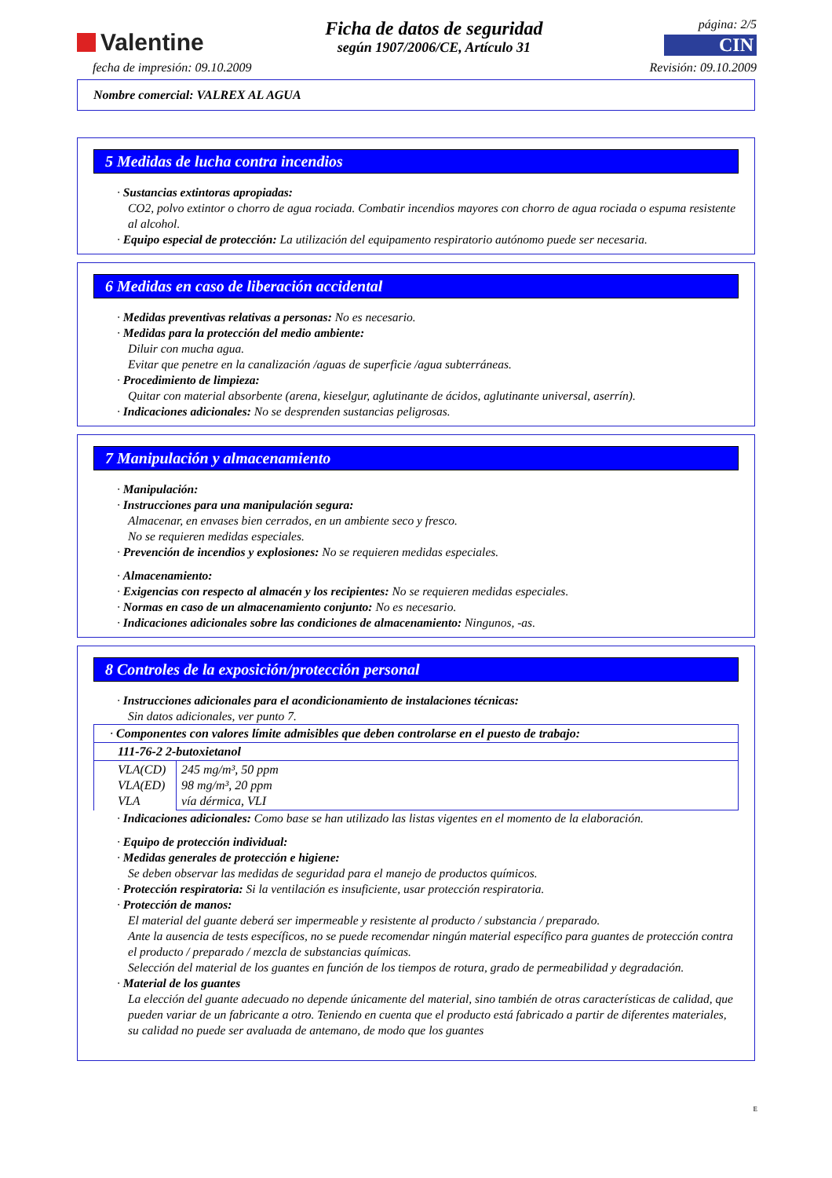Valentine
Ficha de datos de seguridad
según 1907/2006/CE, Artículo 31
página: 2/5
CIN
fecha de impresión: 09.10.2009 Revisión: 09.10.2009
Nombre comercial: VALREX AL AGUA
5 Medidas de lucha contra incendios
· Sustancias extintoras apropiadas:
CO2, polvo extintor o chorro de agua rociada. Combatir incendios mayores con chorro de agua rociada o espuma resistente al alcohol.
· Equipo especial de protección: La utilización del equipamento respiratorio autónomo puede ser necesaria.
6 Medidas en caso de liberación accidental
· Medidas preventivas relativas a personas: No es necesario.
· Medidas para la protección del medio ambiente:
Diluir con mucha agua.
Evitar que penetre en la canalización /aguas de superficie /agua subterráneas.
· Procedimiento de limpieza:
Quitar con material absorbente (arena, kieselgur, aglutinante de ácidos, aglutinante universal, aserrín).
· Indicaciones adicionales: No se desprenden sustancias peligrosas.
7 Manipulación y almacenamiento
· Manipulación:
· Instrucciones para una manipulación segura:
Almacenar, en envases bien cerrados, en un ambiente seco y fresco.
No se requieren medidas especiales.
· Prevención de incendios y explosiones: No se requieren medidas especiales.
· Almacenamiento:
· Exigencias con respecto al almacén y los recipientes: No se requieren medidas especiales.
· Normas en caso de un almacenamiento conjunto: No es necesario.
· Indicaciones adicionales sobre las condiciones de almacenamiento: Ningunos, -as.
8 Controles de la exposición/protección personal
· Instrucciones adicionales para el acondicionamiento de instalaciones técnicas:
Sin datos adicionales, ver punto 7.
| · Componentes con valores límite admisibles que deben controlarse en el puesto de trabajo: | |
| 111-76-2 2-butoxietanol | |
| VLA(CD) VLA(ED) VLA | 245 mg/m³, 50 ppm 98 mg/m³, 20 ppm vía dérmica, VLI |
· Indicaciones adicionales: Como base se han utilizado las listas vigentes en el momento de la elaboración.
· Equipo de protección individual:
· Medidas generales de protección e higiene:
Se deben observar las medidas de seguridad para el manejo de productos químicos.
· Protección respiratoria: Si la ventilación es insuficiente, usar protección respiratoria.
· Protección de manos:
El material del guante deberá ser impermeable y resistente al producto / substancia / preparado.
Ante la ausencia de tests específicos, no se puede recomendar ningún material específico para guantes de protección contra el producto / preparado / mezcla de substancias químicas.
Selección del material de los guantes en función de los tiempos de rotura, grado de permeabilidad y degradación.
· Material de los guantes
La elección del guante adecuado no depende únicamente del material, sino también de otras características de calidad, que pueden variar de un fabricante a otro. Teniendo en cuenta que el producto está fabricado a partir de diferentes materiales, su calidad no puede ser avaluada de antemano, de modo que los guantes
E